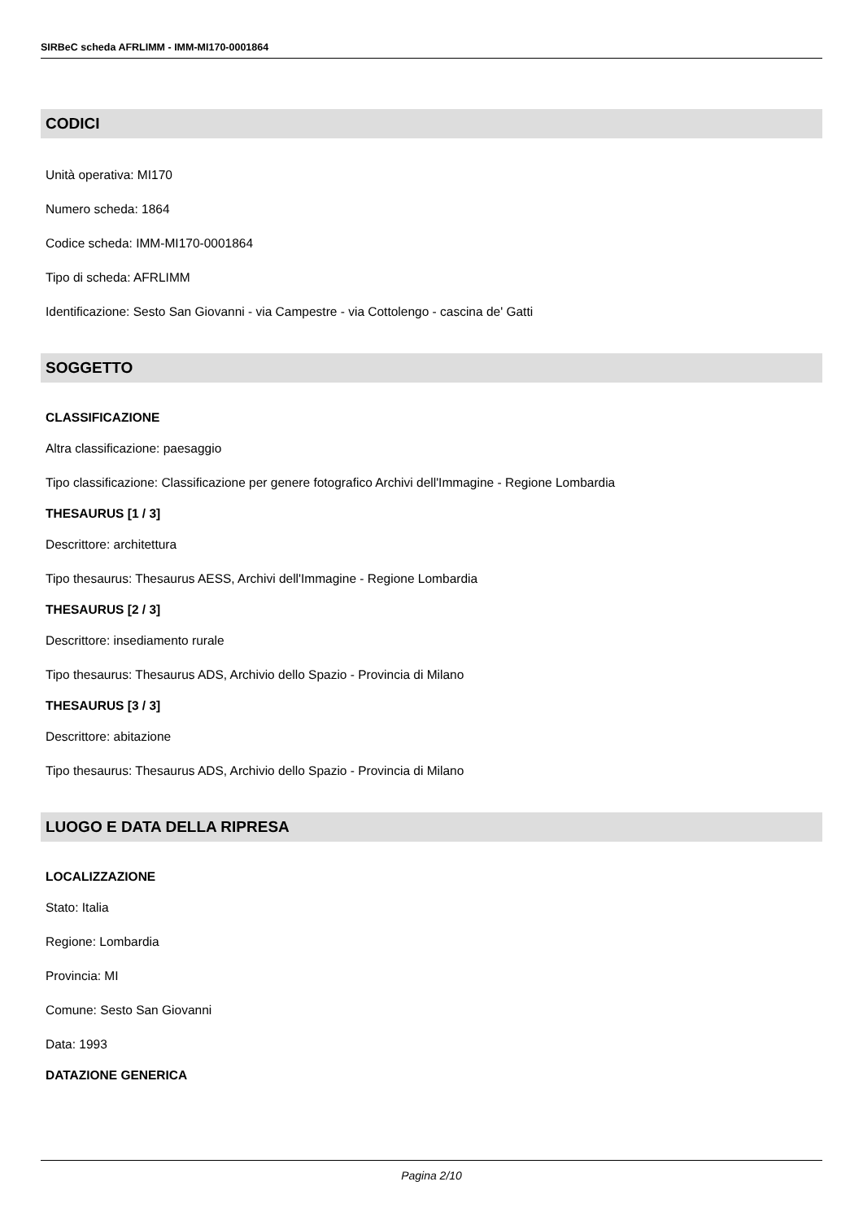SIRBeC scheda AFRLIMM - IMM-MI170-0001864
CODICI
Unità operativa: MI170
Numero scheda: 1864
Codice scheda: IMM-MI170-0001864
Tipo di scheda: AFRLIMM
Identificazione: Sesto San Giovanni - via Campestre - via Cottolengo - cascina de' Gatti
SOGGETTO
CLASSIFICAZIONE
Altra classificazione: paesaggio
Tipo classificazione: Classificazione per genere fotografico Archivi dell'Immagine - Regione Lombardia
THESAURUS [1 / 3]
Descrittore: architettura
Tipo thesaurus: Thesaurus AESS, Archivi dell'Immagine - Regione Lombardia
THESAURUS [2 / 3]
Descrittore: insediamento rurale
Tipo thesaurus: Thesaurus ADS, Archivio dello Spazio - Provincia di Milano
THESAURUS [3 / 3]
Descrittore: abitazione
Tipo thesaurus: Thesaurus ADS, Archivio dello Spazio - Provincia di Milano
LUOGO E DATA DELLA RIPRESA
LOCALIZZAZIONE
Stato: Italia
Regione: Lombardia
Provincia: MI
Comune: Sesto San Giovanni
Data: 1993
DATAZIONE GENERICA
Pagina 2/10